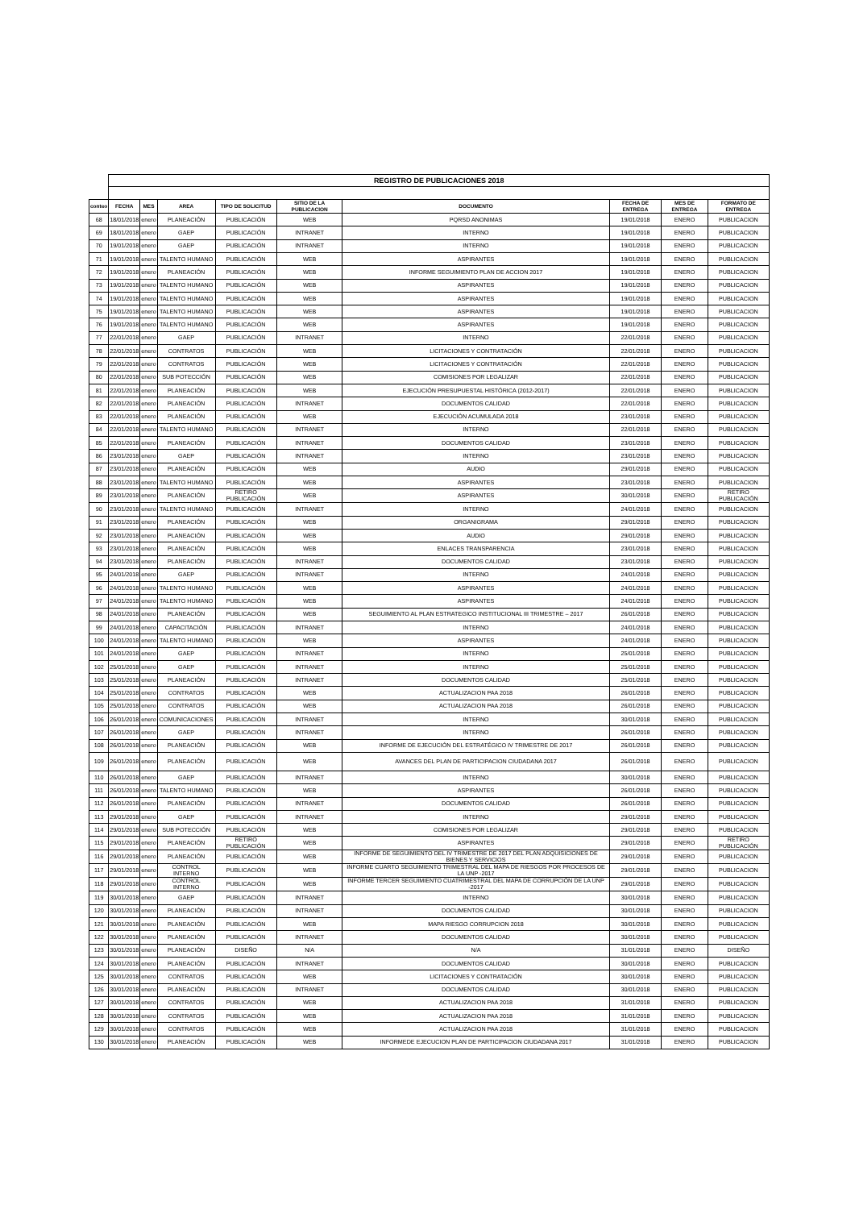| | REGISTRO DE PUBLICACIONES 2018 | | | | | | | | |
| conteo | FECHA | MES | AREA | TIPO DE SOLICITUD | SITIO DE LA PUBLICACION | DOCUMENTO | FECHA DE ENTREGA | MES DE ENTREGA | FORMATO DE ENTREGA |
| 68 | 18/01/2018 | enero | PLANEACIÓN | PUBLICACIÓN | WEB | PQRSD ANONIMAS | 19/01/2018 | ENERO | PUBLICACION |
| 69 | 18/01/2018 | enero | GAEP | PUBLICACIÓN | INTRANET | INTERNO | 19/01/2018 | ENERO | PUBLICACION |
| 70 | 19/01/2018 | enero | GAEP | PUBLICACIÓN | INTRANET | INTERNO | 19/01/2018 | ENERO | PUBLICACION |
| 71 | 19/01/2018 | enero | TALENTO HUMANO | PUBLICACIÓN | WEB | ASPIRANTES | 19/01/2018 | ENERO | PUBLICACION |
| 72 | 19/01/2018 | enero | PLANEACIÓN | PUBLICACIÓN | WEB | INFORME SEGUIMIENTO PLAN DE ACCION 2017 | 19/01/2018 | ENERO | PUBLICACION |
| 73 | 19/01/2018 | enero | TALENTO HUMANO | PUBLICACIÓN | WEB | ASPIRANTES | 19/01/2018 | ENERO | PUBLICACION |
| 74 | 19/01/2018 | enero | TALENTO HUMANO | PUBLICACIÓN | WEB | ASPIRANTES | 19/01/2018 | ENERO | PUBLICACION |
| 75 | 19/01/2018 | enero | TALENTO HUMANO | PUBLICACIÓN | WEB | ASPIRANTES | 19/01/2018 | ENERO | PUBLICACION |
| 76 | 19/01/2018 | enero | TALENTO HUMANO | PUBLICACIÓN | WEB | ASPIRANTES | 19/01/2018 | ENERO | PUBLICACION |
| 77 | 22/01/2018 | enero | GAEP | PUBLICACIÓN | INTRANET | INTERNO | 22/01/2018 | ENERO | PUBLICACION |
| 78 | 22/01/2018 | enero | CONTRATOS | PUBLICACIÓN | WEB | LICITACIONES Y CONTRATACIÓN | 22/01/2018 | ENERO | PUBLICACION |
| 79 | 22/01/2018 | enero | CONTRATOS | PUBLICACIÓN | WEB | LICITACIONES Y CONTRATACIÓN | 22/01/2018 | ENERO | PUBLICACION |
| 80 | 22/01/2018 | enero | SUB POTECCIÓN | PUBLICACIÓN | WEB | COMISIONES POR LEGALIZAR | 22/01/2018 | ENERO | PUBLICACION |
| 81 | 22/01/2018 | enero | PLANEACIÓN | PUBLICACIÓN | WEB | EJECUCIÓN PRESUPUESTAL HISTÓRICA (2012-2017) | 22/01/2018 | ENERO | PUBLICACION |
| 82 | 22/01/2018 | enero | PLANEACIÓN | PUBLICACIÓN | INTRANET | DOCUMENTOS CALIDAD | 22/01/2018 | ENERO | PUBLICACION |
| 83 | 22/01/2018 | enero | PLANEACIÓN | PUBLICACIÓN | WEB | EJECUCIÓN ACUMULADA 2018 | 23/01/2018 | ENERO | PUBLICACION |
| 84 | 22/01/2018 | enero | TALENTO HUMANO | PUBLICACIÓN | INTRANET | INTERNO | 22/01/2018 | ENERO | PUBLICACION |
| 85 | 22/01/2018 | enero | PLANEACIÓN | PUBLICACIÓN | INTRANET | DOCUMENTOS CALIDAD | 23/01/2018 | ENERO | PUBLICACION |
| 86 | 23/01/2018 | enero | GAEP | PUBLICACIÓN | INTRANET | INTERNO | 23/01/2018 | ENERO | PUBLICACION |
| 87 | 23/01/2018 | enero | PLANEACIÓN | PUBLICACIÓN | WEB | AUDIO | 29/01/2018 | ENERO | PUBLICACION |
| 88 | 23/01/2018 | enero | TALENTO HUMANO | PUBLICACIÓN | WEB | ASPIRANTES | 23/01/2018 | ENERO | PUBLICACION |
| 89 | 23/01/2018 | enero | PLANEACIÓN | RETIRO PUBLICACIÓN | WEB | ASPIRANTES | 30/01/2018 | ENERO | RETIRO PUBLICACIÓN |
| 90 | 23/01/2018 | enero | TALENTO HUMANO | PUBLICACIÓN | INTRANET | INTERNO | 24/01/2018 | ENERO | PUBLICACION |
| 91 | 23/01/2018 | enero | PLANEACIÓN | PUBLICACIÓN | WEB | ORGANIGRAMA | 29/01/2018 | ENERO | PUBLICACION |
| 92 | 23/01/2018 | enero | PLANEACIÓN | PUBLICACIÓN | WEB | AUDIO | 29/01/2018 | ENERO | PUBLICACION |
| 93 | 23/01/2018 | enero | PLANEACIÓN | PUBLICACIÓN | WEB | ENLACES TRANSPARENCIA | 23/01/2018 | ENERO | PUBLICACION |
| 94 | 23/01/2018 | enero | PLANEACIÓN | PUBLICACIÓN | INTRANET | DOCUMENTOS CALIDAD | 23/01/2018 | ENERO | PUBLICACION |
| 95 | 24/01/2018 | enero | GAEP | PUBLICACIÓN | INTRANET | INTERNO | 24/01/2018 | ENERO | PUBLICACION |
| 96 | 24/01/2018 | enero | TALENTO HUMANO | PUBLICACIÓN | WEB | ASPIRANTES | 24/01/2018 | ENERO | PUBLICACION |
| 97 | 24/01/2018 | enero | TALENTO HUMANO | PUBLICACIÓN | WEB | ASPIRANTES | 24/01/2018 | ENERO | PUBLICACION |
| 98 | 24/01/2018 | enero | PLANEACIÓN | PUBLICACIÓN | WEB | SEGUIMIENTO AL PLAN ESTRATEGICO INSTITUCIONAL III TRIMESTRE – 2017 | 26/01/2018 | ENERO | PUBLICACION |
| 99 | 24/01/2018 | enero | CAPACITACIÓN | PUBLICACIÓN | INTRANET | INTERNO | 24/01/2018 | ENERO | PUBLICACION |
| 100 | 24/01/2018 | enero | TALENTO HUMANO | PUBLICACIÓN | WEB | ASPIRANTES | 24/01/2018 | ENERO | PUBLICACION |
| 101 | 24/01/2018 | enero | GAEP | PUBLICACIÓN | INTRANET | INTERNO | 25/01/2018 | ENERO | PUBLICACION |
| 102 | 25/01/2018 | enero | GAEP | PUBLICACIÓN | INTRANET | INTERNO | 25/01/2018 | ENERO | PUBLICACION |
| 103 | 25/01/2018 | enero | PLANEACIÓN | PUBLICACIÓN | INTRANET | DOCUMENTOS CALIDAD | 25/01/2018 | ENERO | PUBLICACION |
| 104 | 25/01/2018 | enero | CONTRATOS | PUBLICACIÓN | WEB | ACTUALIZACION PAA 2018 | 26/01/2018 | ENERO | PUBLICACION |
| 105 | 25/01/2018 | enero | CONTRATOS | PUBLICACIÓN | WEB | ACTUALIZACION PAA 2018 | 26/01/2018 | ENERO | PUBLICACION |
| 106 | 26/01/2018 | enero | COMUNICACIONES | PUBLICACIÓN | INTRANET | INTERNO | 30/01/2018 | ENERO | PUBLICACION |
| 107 | 26/01/2018 | enero | GAEP | PUBLICACIÓN | INTRANET | INTERNO | 26/01/2018 | ENERO | PUBLICACION |
| 108 | 26/01/2018 | enero | PLANEACIÓN | PUBLICACIÓN | WEB | INFORME DE EJECUCIÓN DEL ESTRATÉGICO IV TRIMESTRE DE 2017 | 26/01/2018 | ENERO | PUBLICACION |
| 109 | 26/01/2018 | enero | PLANEACIÓN | PUBLICACIÓN | WEB | AVANCES DEL PLAN DE PARTICIPACION CIUDADANA 2017 | 26/01/2018 | ENERO | PUBLICACION |
| 110 | 26/01/2018 | enero | GAEP | PUBLICACIÓN | INTRANET | INTERNO | 30/01/2018 | ENERO | PUBLICACION |
| 111 | 26/01/2018 | enero | TALENTO HUMANO | PUBLICACIÓN | WEB | ASPIRANTES | 26/01/2018 | ENERO | PUBLICACION |
| 112 | 26/01/2018 | enero | PLANEACIÓN | PUBLICACIÓN | INTRANET | DOCUMENTOS CALIDAD | 26/01/2018 | ENERO | PUBLICACION |
| 113 | 29/01/2018 | enero | GAEP | PUBLICACIÓN | INTRANET | INTERNO | 29/01/2018 | ENERO | PUBLICACION |
| 114 | 29/01/2018 | enero | SUB POTECCIÓN | PUBLICACIÓN | WEB | COMISIONES POR LEGALIZAR | 29/01/2018 | ENERO | PUBLICACION |
| 115 | 29/01/2018 | enero | PLANEACIÓN | RETIRO PUBLICACIÓN | WEB | ASPIRANTES | 29/01/2018 | ENERO | RETIRO PUBLICACIÓN |
| 116 | 29/01/2018 | enero | PLANEACIÓN | PUBLICACIÓN | WEB | INFORME DE SEGUIMIENTO DEL IV TRIMESTRE DE 2017 DEL PLAN ADQUISICIONES DE BIENES Y SERVICIOS | 29/01/2018 | ENERO | PUBLICACION |
| 117 | 29/01/2018 | enero | CONTROL INTERNO | PUBLICACIÓN | WEB | INFORME CUARTO SEGUIMIENTO TRIMESTRAL DEL MAPA DE RIESGOS POR PROCESOS DE LA UNP -2017 | 29/01/2018 | ENERO | PUBLICACION |
| 118 | 29/01/2018 | enero | CONTROL INTERNO | PUBLICACIÓN | WEB | INFORME TERCER SEGUIMIENTO CUATRIMESTRAL DEL MAPA DE CORRUPCIÓN DE LA UNP -2017 | 29/01/2018 | ENERO | PUBLICACION |
| 119 | 30/01/2018 | enero | GAEP | PUBLICACIÓN | INTRANET | INTERNO | 30/01/2018 | ENERO | PUBLICACION |
| 120 | 30/01/2018 | enero | PLANEACIÓN | PUBLICACIÓN | INTRANET | DOCUMENTOS CALIDAD | 30/01/2018 | ENERO | PUBLICACION |
| 121 | 30/01/2018 | enero | PLANEACIÓN | PUBLICACIÓN | WEB | MAPA RIESGO CORRUPCION 2018 | 30/01/2018 | ENERO | PUBLICACION |
| 122 | 30/01/2018 | enero | PLANEACIÓN | PUBLICACIÓN | INTRANET | DOCUMENTOS CALIDAD | 30/01/2018 | ENERO | PUBLICACION |
| 123 | 30/01/2018 | enero | PLANEACIÓN | DISEÑO | N/A | N/A | 31/01/2018 | ENERO | DISEÑO |
| 124 | 30/01/2018 | enero | PLANEACIÓN | PUBLICACIÓN | INTRANET | DOCUMENTOS CALIDAD | 30/01/2018 | ENERO | PUBLICACION |
| 125 | 30/01/2018 | enero | CONTRATOS | PUBLICACIÓN | WEB | LICITACIONES Y CONTRATACIÓN | 30/01/2018 | ENERO | PUBLICACION |
| 126 | 30/01/2018 | enero | PLANEACIÓN | PUBLICACIÓN | INTRANET | DOCUMENTOS CALIDAD | 30/01/2018 | ENERO | PUBLICACION |
| 127 | 30/01/2018 | enero | CONTRATOS | PUBLICACIÓN | WEB | ACTUALIZACION PAA 2018 | 31/01/2018 | ENERO | PUBLICACION |
| 128 | 30/01/2018 | enero | CONTRATOS | PUBLICACIÓN | WEB | ACTUALIZACION PAA 2018 | 31/01/2018 | ENERO | PUBLICACION |
| 129 | 30/01/2018 | enero | CONTRATOS | PUBLICACIÓN | WEB | ACTUALIZACION PAA 2018 | 31/01/2018 | ENERO | PUBLICACION |
| 130 | 30/01/2018 | enero | PLANEACIÓN | PUBLICACIÓN | WEB | INFORMEDE EJECUCION PLAN DE PARTICIPACION CIUDADANA 2017 | 31/01/2018 | ENERO | PUBLICACION |